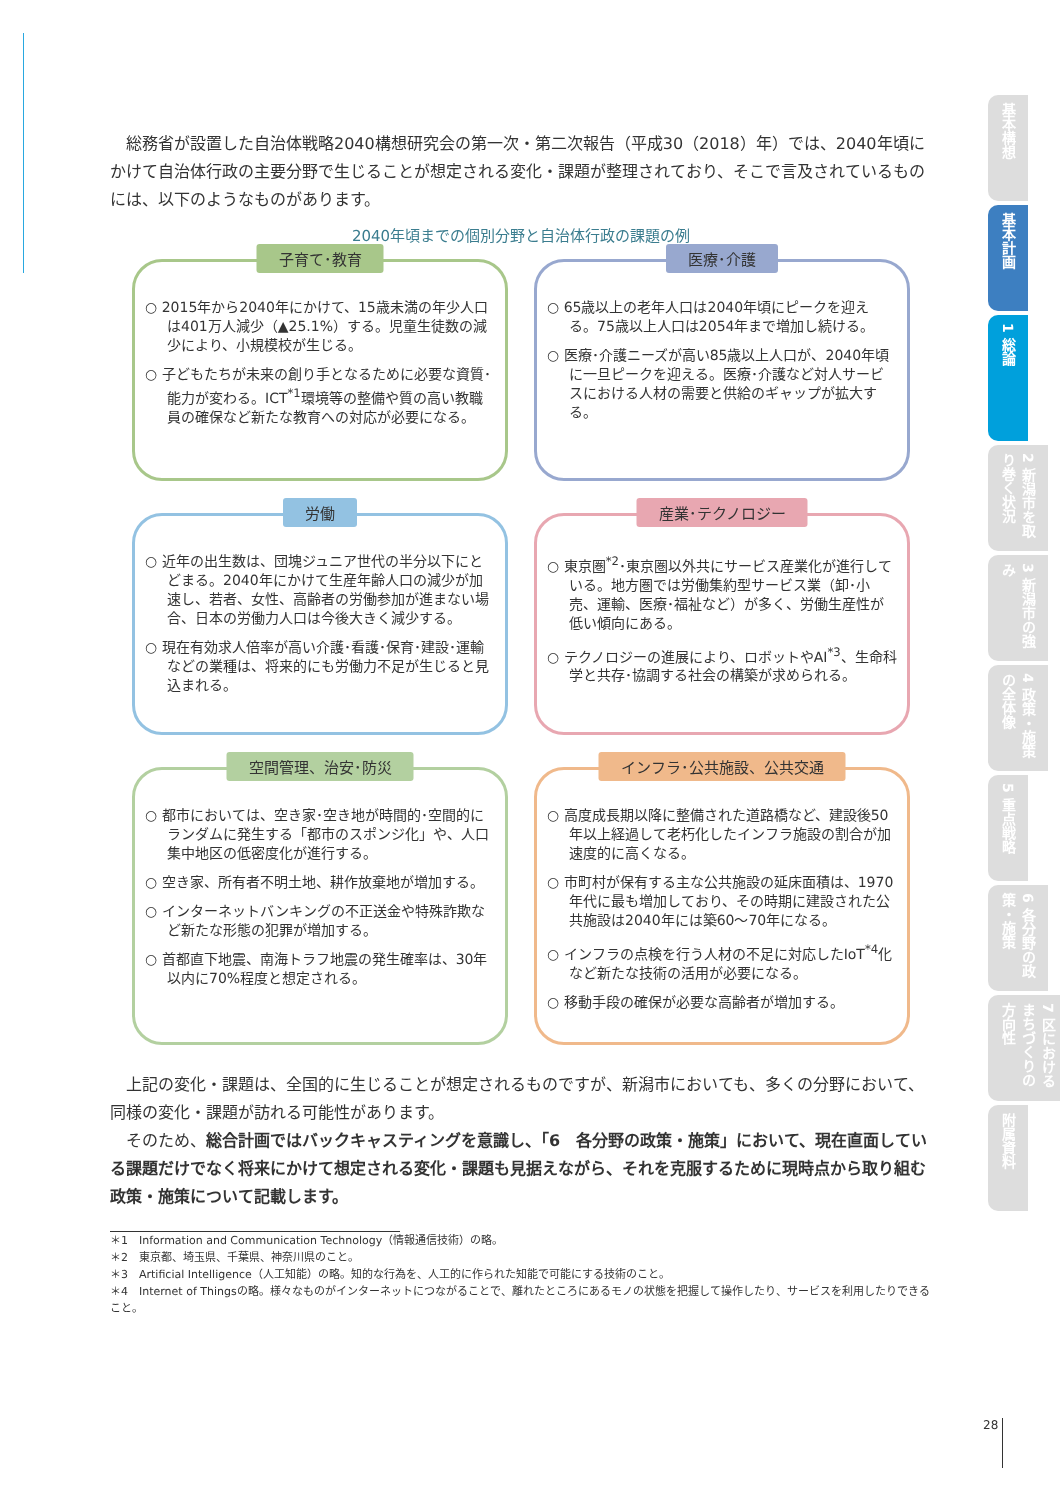総務省が設置した自治体戦略2040構想研究会の第一次・第二次報告（平成30（2018）年）では、2040年頃にかけて自治体行政の主要分野で生じることが想定される変化・課題が整理されており、そこで言及されているものには、以下のようなものがあります。
2040年頃までの個別分野と自治体行政の課題の例
子育て･教育
○ 2015年から2040年にかけて、15歳未満の年少人口は401万人減少（▲25.1%）する。児童生徒数の減少により、小規模校が生じる。
○ 子どもたちが未来の創り手となるために必要な資質･能力が変わる。ICT<sup>*1</sup>環境等の整備や質の高い教職員の確保など新たな教育への対応が必要になる。
医療･介護
○ 65歳以上の老年人口は2040年頃にピークを迎える。75歳以上人口は2054年まで増加し続ける。
○ 医療･介護ニーズが高い85歳以上人口が、2040年頃に一旦ピークを迎える。医療･介護など対人サービスにおける人材の需要と供給のギャップが拡大する。
労働
○ 近年の出生数は、団塊ジュニア世代の半分以下にとどまる。2040年にかけて生産年齢人口の減少が加速し、若者、女性、高齢者の労働参加が進まない場合、日本の労働力人口は今後大きく減少する。
○ 現在有効求人倍率が高い介護･看護･保育･建設･運輸などの業種は、将来的にも労働力不足が生じると見込まれる。
産業･テクノロジー
○ 東京圏<sup>*2</sup>･東京圏以外共にサービス産業化が進行している。地方圏では労働集約型サービス業（卸･小売、運輸、医療･福祉など）が多く、労働生産性が低い傾向にある。
○ テクノロジーの進展により、ロボットやAI<sup>*3</sup>、生命科学と共存･協調する社会の構築が求められる。
空間管理、治安･防災
○ 都市においては、空き家･空き地が時間的･空間的にランダムに発生する「都市のスポンジ化」や、人口集中地区の低密度化が進行する。
○ 空き家、所有者不明土地、耕作放棄地が増加する。
○ インターネットバンキングの不正送金や特殊詐欺など新たな形態の犯罪が増加する。
○ 首都直下地震、南海トラフ地震の発生確率は、30年以内に70%程度と想定される。
インフラ･公共施設、公共交通
○ 高度成長期以降に整備された道路橋など、建設後50年以上経過して老朽化したインフラ施設の割合が加速度的に高くなる。
○ 市町村が保有する主な公共施設の延床面積は、1970年代に最も増加しており、その時期に建設された公共施設は2040年には築60～70年になる。
○ インフラの点検を行う人材の不足に対応したIoT<sup>*4</sup>化など新たな技術の活用が必要になる。
○ 移動手段の確保が必要な高齢者が増加する。
上記の変化・課題は、全国的に生じることが想定されるものですが、新潟市においても、多くの分野において、同様の変化・課題が訪れる可能性があります。
そのため、総合計画ではバックキャスティングを意識し、「6　各分野の政策・施策」において、現在直面している課題だけでなく将来にかけて想定される変化・課題も見据えながら、それを克服するために現時点から取り組む政策・施策について記載します。
＊1　Information and Communication Technology（情報通信技術）の略。
＊2　東京都、埼玉県、千葉県、神奈川県のこと。
＊3　Artificial Intelligence（人工知能）の略。知的な行為を、人工的に作られた知能で可能にする技術のこと。
＊4　Internet of Thingsの略。様々なものがインターネットにつながることで、離れたところにあるモノの状態を把握して操作したり、サービスを利用したりできること。
基本構想
基本計画
1 総論
2 新潟市を取り巻く状況
3 新潟市の強み
4 政策・施策の全体像
5 重点戦略
6 各分野の政策・施策
7 区におけるまちづくりの方向性
附属資料
28